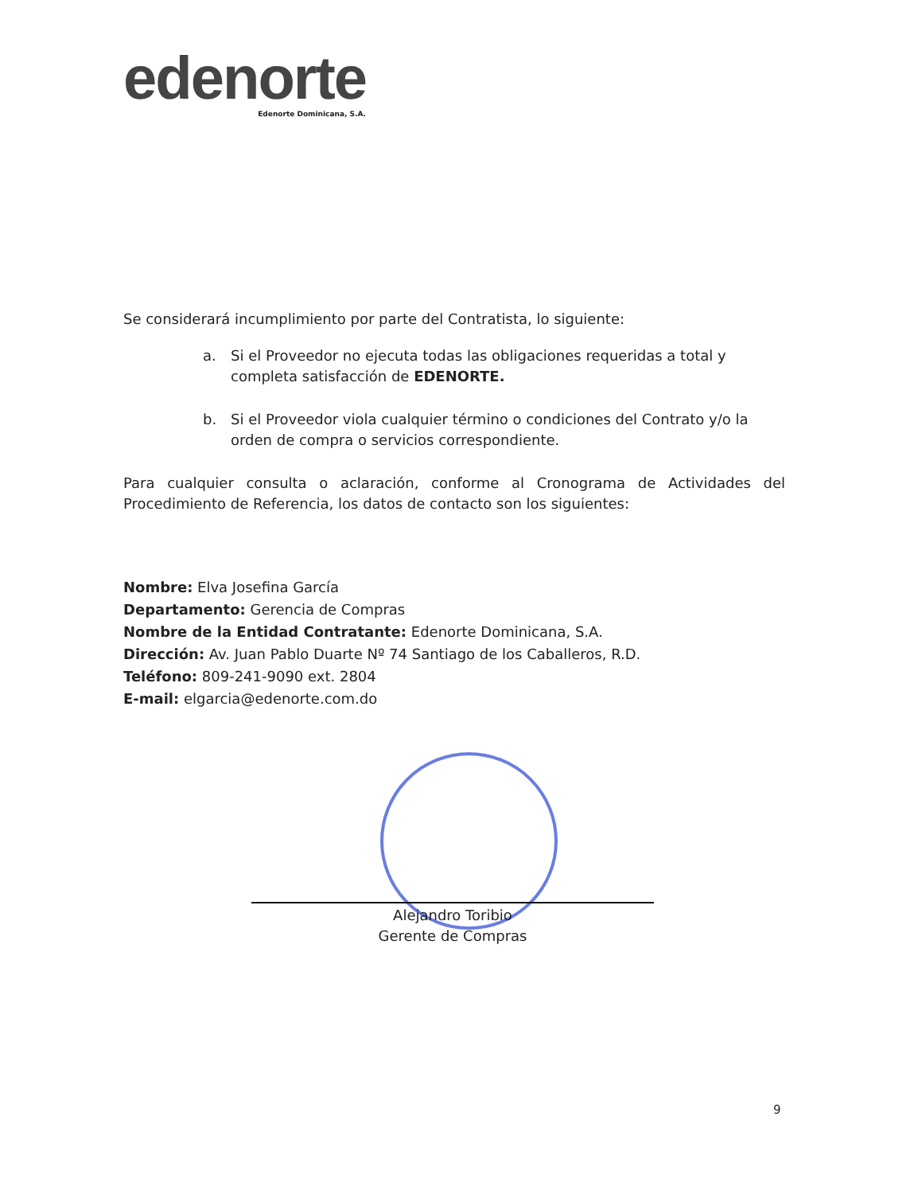edenorte
Edenorte Dominicana, S.A.
Se considerará incumplimiento por parte del Contratista, lo siguiente:
a. Si el Proveedor no ejecuta todas las obligaciones requeridas a total y completa satisfacción de EDENORTE.
b. Si el Proveedor viola cualquier término o condiciones del Contrato y/o la orden de compra o servicios correspondiente.
Para cualquier consulta o aclaración, conforme al Cronograma de Actividades del Procedimiento de Referencia, los datos de contacto son los siguientes:
Nombre: Elva Josefina García
Departamento: Gerencia de Compras
Nombre de la Entidad Contratante: Edenorte Dominicana, S.A.
Dirección: Av. Juan Pablo Duarte Nº 74 Santiago de los Caballeros, R.D.
Teléfono: 809-241-9090 ext. 2804
E-mail: elgarcia@edenorte.com.do
Alejandro Toribio
Gerente de Compras
9